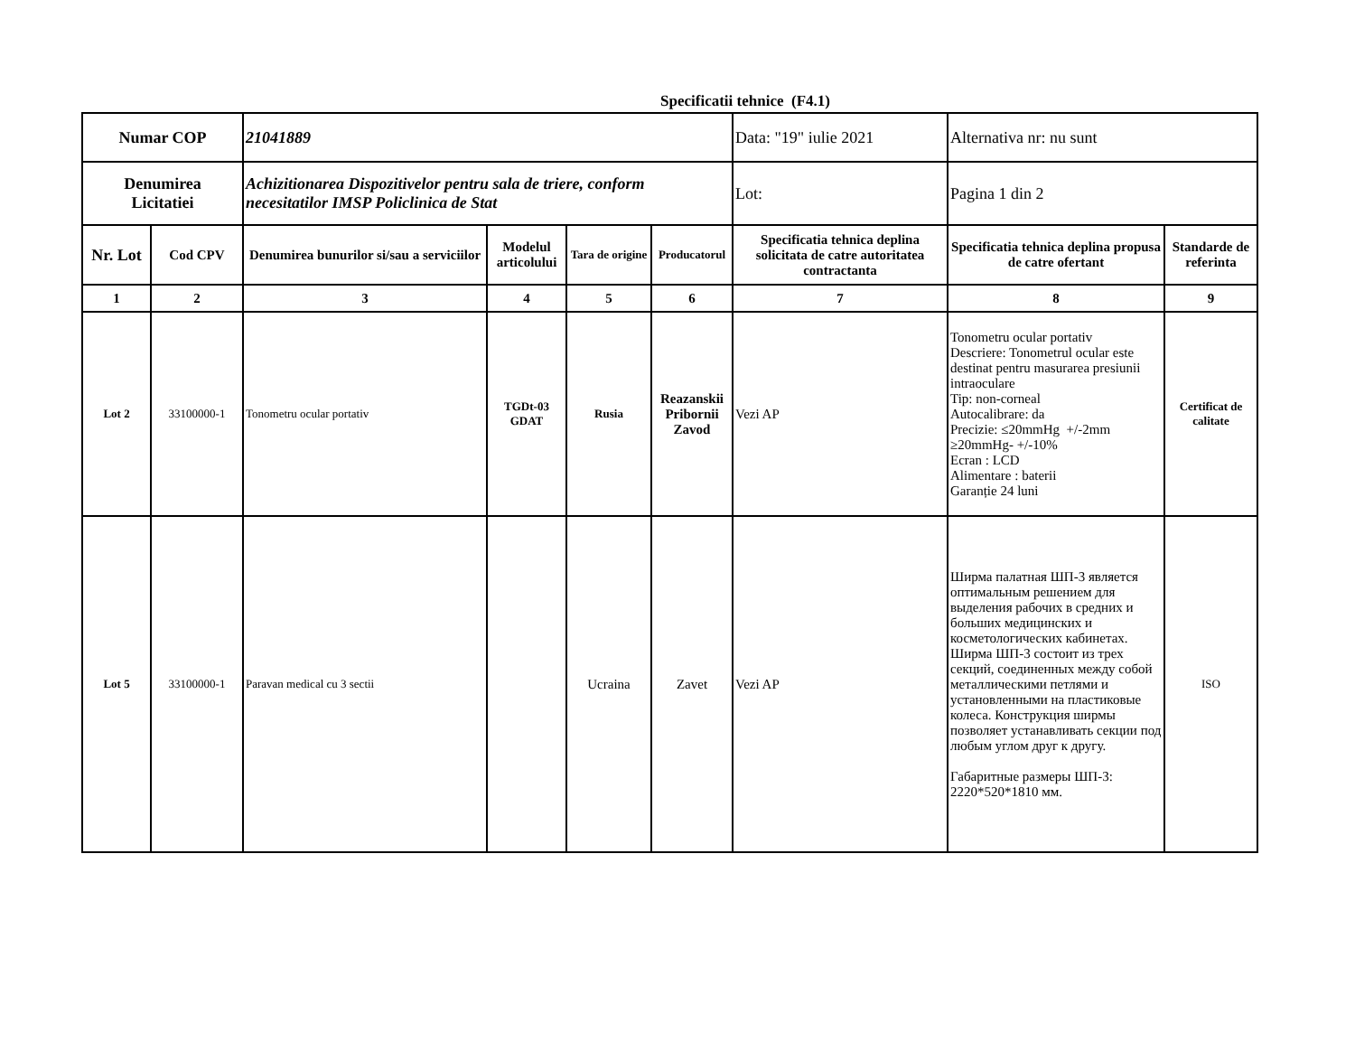Specificatii tehnice (F4.1)
| Numar COP | | 21041889 | | | | Data: "19" iulie 2021 | Alternativa nr: nu sunt | |
| Denumirea Licitatiei | | Achizitionarea Dispozitivelor pentru sala de triere, conform necesitatilor IMSP Policlinica de Stat | | | | Lot: | Pagina 1 din 2 | |
| Nr. Lot | Cod CPV | Denumirea bunurilor si/sau a serviciilor | Modelul articolului | Tara de origine | Producatorul | Specificatia tehnica deplina solicitata de catre autoritatea contractanta | Specificatia tehnica deplina propusa de catre ofertant | Standarde de referinta |
| 1 | 2 | 3 | 4 | 5 | 6 | 7 | 8 | 9 |
| Lot 2 | 33100000-1 | Tonometru ocular portativ | TGDt-03 GDAT | Rusia | Reazanskii Pribornii Zavod | Vezi AP | Tonometru ocular portativ Descriere: Tonometrul ocular este destinat pentru masurarea presiunii intraoculare Tip: non-corneal Autocalibrare: da Precizie: ≤20mmHg +/-2mm ≥20mmHg- +/-10% Ecran : LCD Alimentare : baterii Garanție 24 luni | Certificat de calitate |
| Lot 5 | 33100000-1 | Paravan medical cu 3 sectii | | Ucraina | Zavet | Vezi AP | Ширма палатная ШП-3 является оптимальным решением для выделения рабочих в средних и больших медицинских и косметологических кабинетах. Ширма ШП-3 состоит из трех секций, соединенных между собой металлическими петлями и установленными на пластиковые колеса. Конструкция ширмы позволяет устанавливать секции под любым углом друг к другу. Габаритные размеры ШП-3: 2220*520*1810 мм. | ISO |